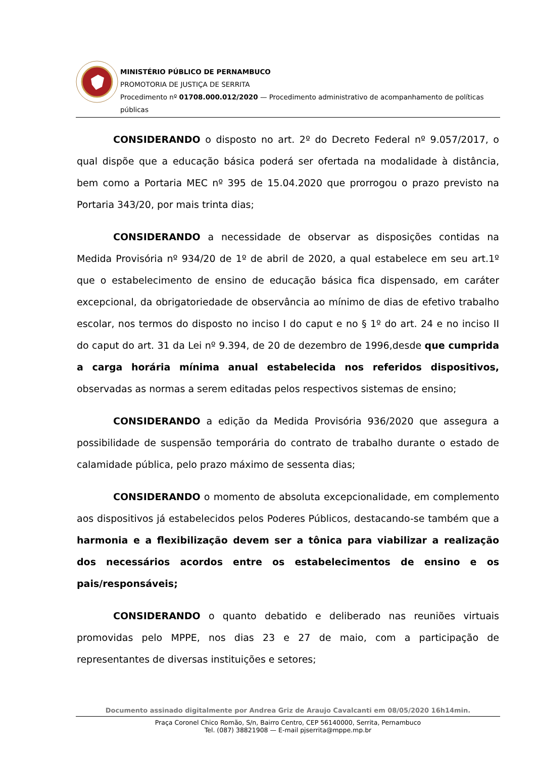MINISTÉRIO PÚBLICO DE PERNAMBUCO
PROMOTORIA DE JUSTIÇA DE SERRITA
Procedimento nº 01708.000.012/2020 — Procedimento administrativo de acompanhamento de políticas públicas
CONSIDERANDO o disposto no art. 2º do Decreto Federal nº 9.057/2017, o qual dispõe que a educação básica poderá ser ofertada na modalidade à distância, bem como a Portaria MEC nº 395 de 15.04.2020 que prorrogou o prazo previsto na Portaria 343/20, por mais trinta dias;
CONSIDERANDO a necessidade de observar as disposições contidas na Medida Provisória nº 934/20 de 1º de abril de 2020, a qual estabelece em seu art.1º que o estabelecimento de ensino de educação básica fica dispensado, em caráter excepcional, da obrigatoriedade de observância ao mínimo de dias de efetivo trabalho escolar, nos termos do disposto no inciso I do caput e no § 1º do art. 24 e no inciso II do caput do art. 31 da Lei nº 9.394, de 20 de dezembro de 1996,desde que cumprida a carga horária mínima anual estabelecida nos referidos dispositivos, observadas as normas a serem editadas pelos respectivos sistemas de ensino;
CONSIDERANDO a edição da Medida Provisória 936/2020 que assegura a possibilidade de suspensão temporária do contrato de trabalho durante o estado de calamidade pública, pelo prazo máximo de sessenta dias;
CONSIDERANDO o momento de absoluta excepcionalidade, em complemento aos dispositivos já estabelecidos pelos Poderes Públicos, destacando-se também que a harmonia e a flexibilização devem ser a tônica para viabilizar a realização dos necessários acordos entre os estabelecimentos de ensino e os pais/responsáveis;
CONSIDERANDO o quanto debatido e deliberado nas reuniões virtuais promovidas pelo MPPE, nos dias 23 e 27 de maio, com a participação de representantes de diversas instituições e setores;
Documento assinado digitalmente por Andrea Griz de Araujo Cavalcanti em 08/05/2020 16h14min.
Praça Coronel Chico Romão, S/n, Bairro Centro, CEP 56140000, Serrita, Pernambuco
Tel. (087) 38821908 — E-mail pjserrita@mppe.mp.br